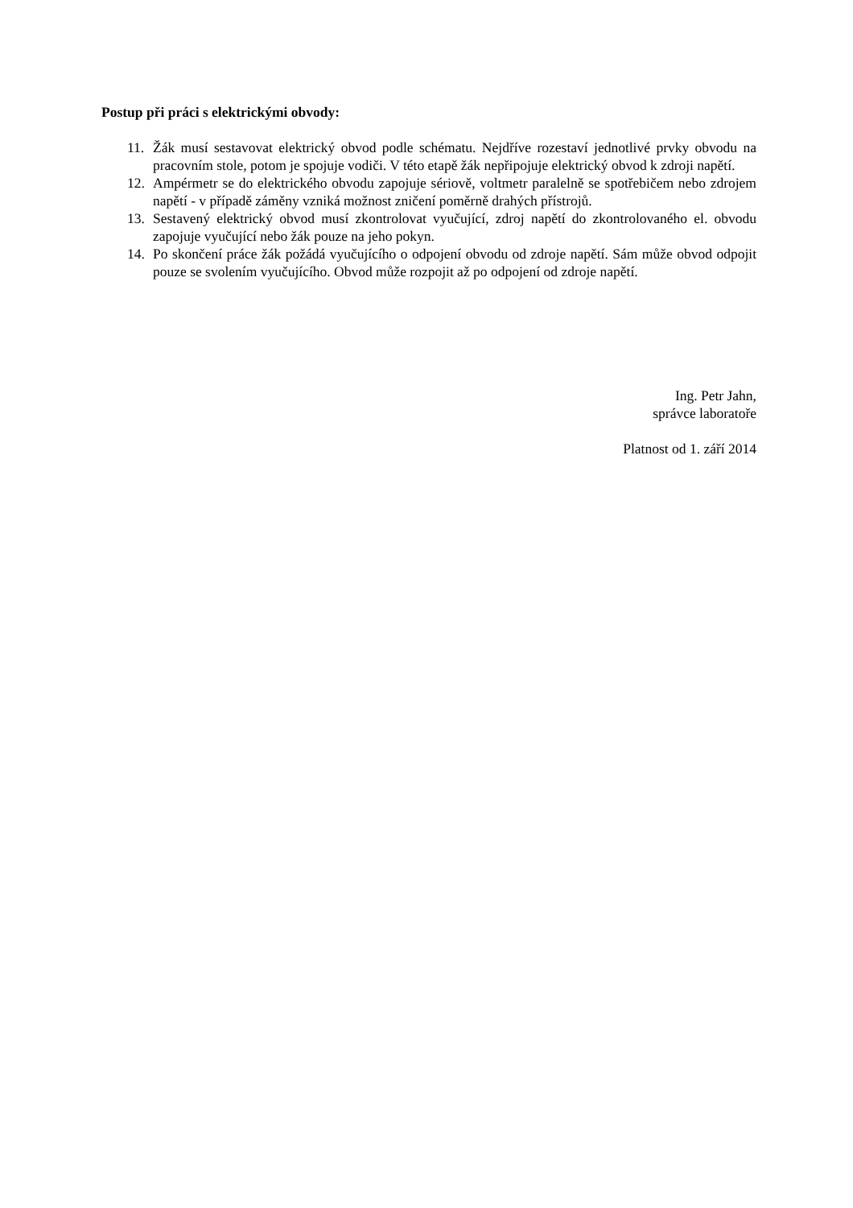Postup při práci s elektrickými obvody:
11. Žák musí sestavovat elektrický obvod podle schématu. Nejdříve rozestaví jednotlivé prvky obvodu na pracovním stole, potom je spojuje vodiči. V této etapě žák nepřipojuje elektrický obvod k zdroji napětí.
12. Ampérmetr se do elektrického obvodu zapojuje sériově, voltmetr paralelně se spotřebičem nebo zdrojem napětí - v případě záměny vzniká možnost zničení poměrně drahých přístrojů.
13. Sestavený elektrický obvod musí zkontrolovat vyučující, zdroj napětí do zkontrolovaného el. obvodu zapojuje vyučující nebo žák pouze na jeho pokyn.
14. Po skončení práce žák požádá vyučujícího o odpojení obvodu od zdroje napětí. Sám může obvod odpojit pouze se svolením vyučujícího. Obvod může rozpojit až po odpojení od zdroje napětí.
Ing. Petr Jahn,
správce laboratoře
Platnost od 1. září 2014